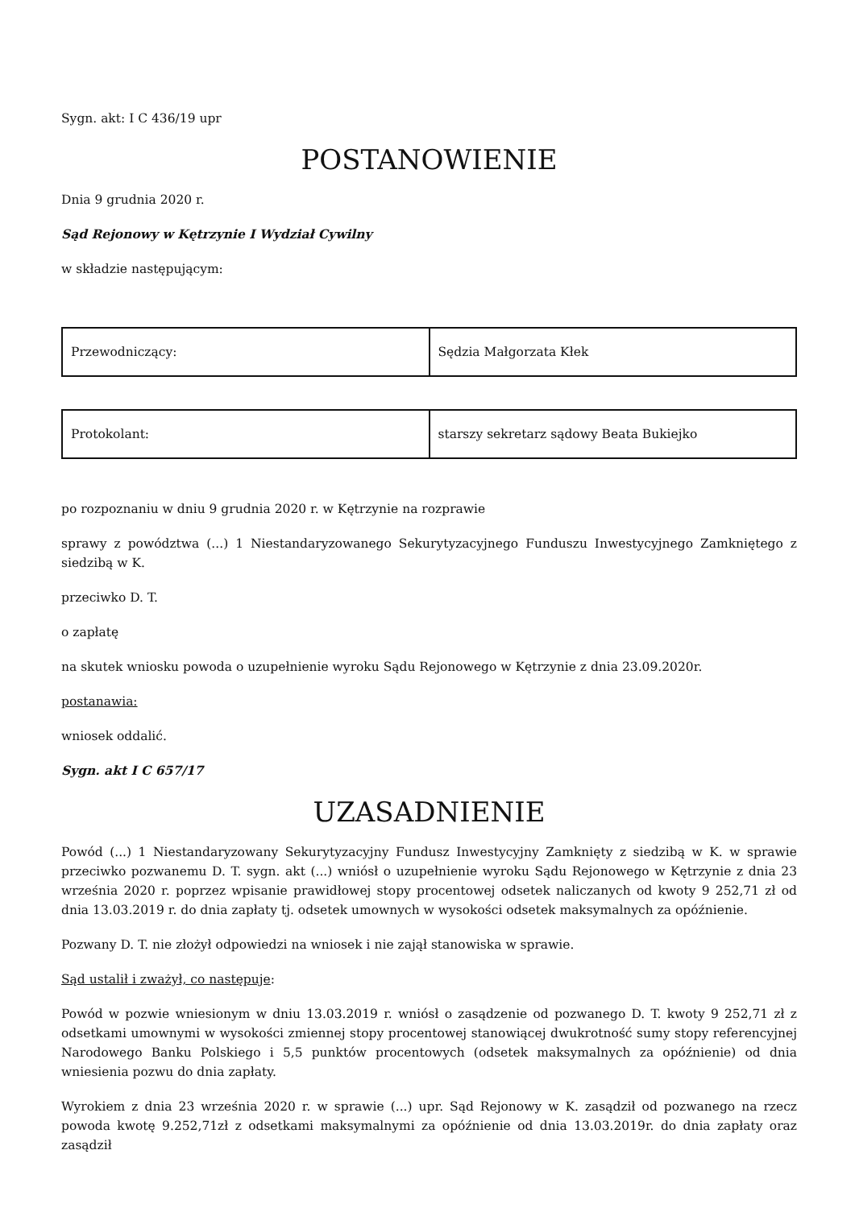Sygn. akt: I C 436/19 upr
POSTANOWIENIE
Dnia 9 grudnia 2020 r.
Sąd Rejonowy w Kętrzynie I Wydział Cywilny
w składzie następującym:
| Przewodniczący: | Sędzia Małgorzata Kłek |
| Protokolant: | starszy sekretarz sądowy Beata Bukiejko |
po rozpoznaniu w dniu 9 grudnia 2020 r. w Kętrzynie na rozprawie
sprawy z powództwa (...) 1 Niestandaryzowanego Sekurytyzacyjnego Funduszu Inwestycyjnego Zamkniętego z siedzibą w K.
przeciwko D. T.
o zapłatę
na skutek wniosku powoda o uzupełnienie wyroku Sądu Rejonowego w Kętrzynie z dnia 23.09.2020r.
postanawia:
wniosek oddalić.
Sygn. akt I C 657/17
UZASADNIENIE
Powód (...) 1 Niestandaryzowany Sekurytyzacyjny Fundusz Inwestycyjny Zamknięty z siedzibą w K. w sprawie przeciwko pozwanemu D. T. sygn. akt (...) wniósł o uzupełnienie wyroku Sądu Rejonowego w Kętrzynie z dnia 23 września 2020 r. poprzez wpisanie prawidłowej stopy procentowej odsetek naliczanych od kwoty 9 252,71 zł od dnia 13.03.2019 r. do dnia zapłaty tj. odsetek umownych w wysokości odsetek maksymalnych za opóźnienie.
Pozwany D. T. nie złożył odpowiedzi na wniosek i nie zajął stanowiska w sprawie.
Sąd ustalił i zważył, co następuje:
Powód w pozwie wniesionym w dniu 13.03.2019 r. wniósł o zasądzenie od pozwanego D. T. kwoty 9 252,71 zł z odsetkami umownymi w wysokości zmiennej stopy procentowej stanowiącej dwukrotność sumy stopy referencyjnej Narodowego Banku Polskiego i 5,5 punktów procentowych (odsetek maksymalnych za opóźnienie) od dnia wniesienia pozwu do dnia zapłaty.
Wyrokiem z dnia 23 września 2020 r. w sprawie (...) upr. Sąd Rejonowy w K. zasądził od pozwanego na rzecz powoda kwotę 9.252,71zł z odsetkami maksymalnymi za opóźnienie od dnia 13.03.2019r. do dnia zapłaty oraz zasądził